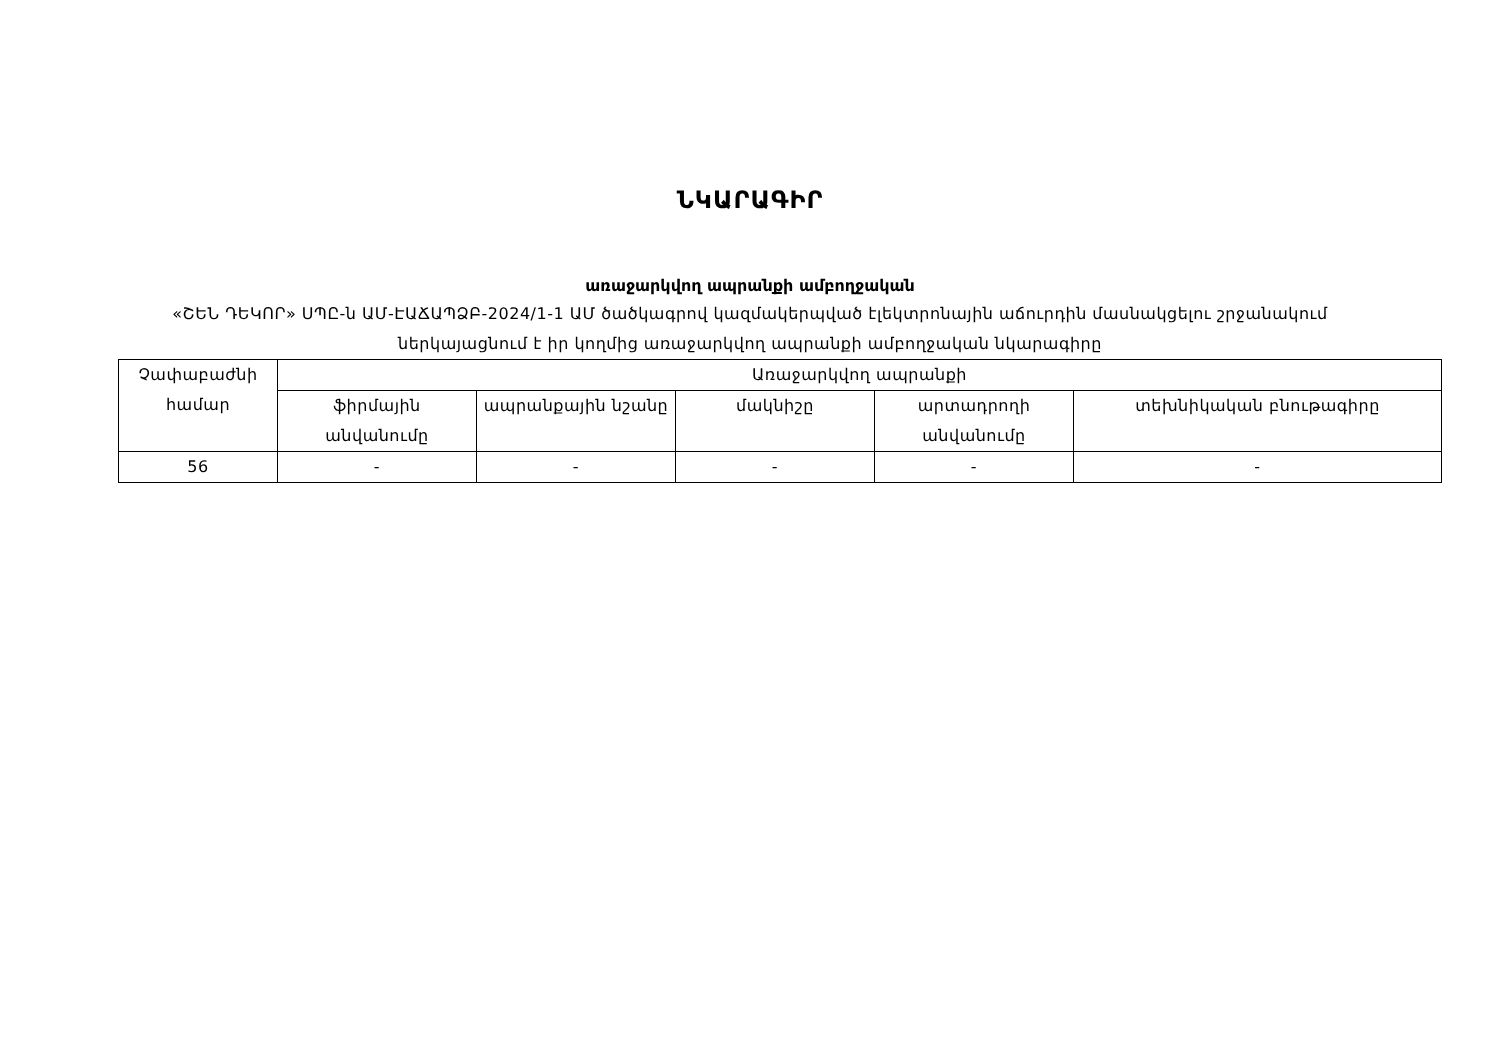ՆԿԱՐԱԳԻՐ
առաջարկվող ապրանքի ամբողջական
«ՇԵՆ ԴԵԿՈՐ» ՍՊԸ-ն ԱՄ-ԷԱՃԱՊՁԲ-2024/1-1 ԱՄ ծածկագրով կազմակերպված էլեկտրոնային աճուրդին մասնակցելու շրջանակում ներկայացնում է իր կողմից առաջարկվող ապրանքի ամբողջական նկարագիրը
| Չափաբաժնի համար | Առաջարկվող ապրանքի | | | | |
| --- | --- | --- | --- | --- | --- |
| | ֆիրմային անվանումը | ապրանքային նշանը | մակնիշը | արտադրողի անվանումը | տեխնիկական բնութագիրը |
| 56 | - | - | - | - | - |